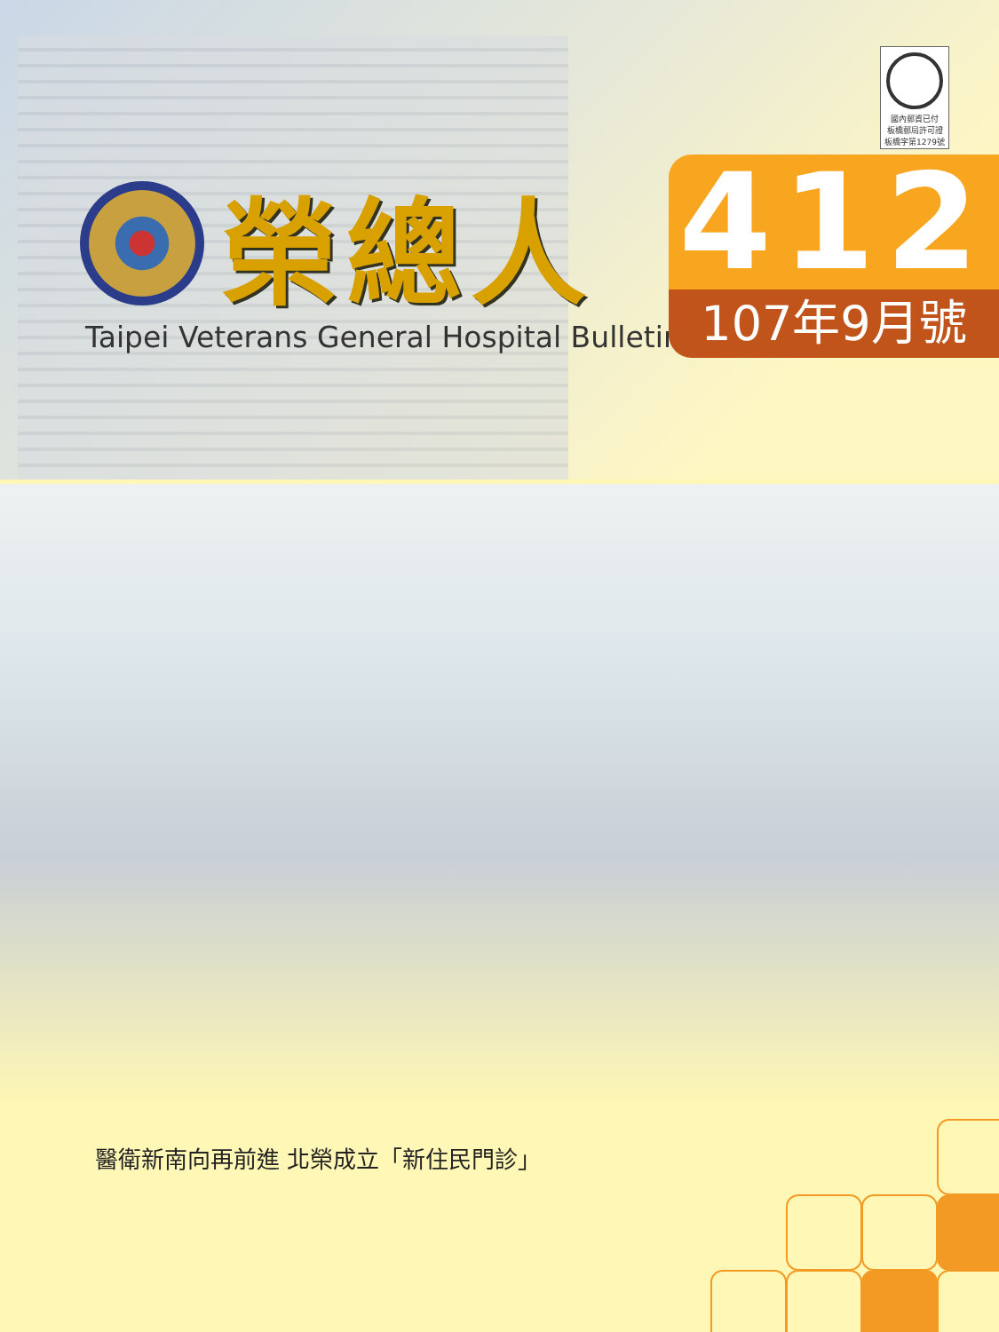國內郵資已付
板橋郵局許可證
板橋字第1279號
榮總人
Taipei Veterans General Hospital Bulletin
412
107年9月號
醫衛新南向再前進 北榮成立「新住民門診」